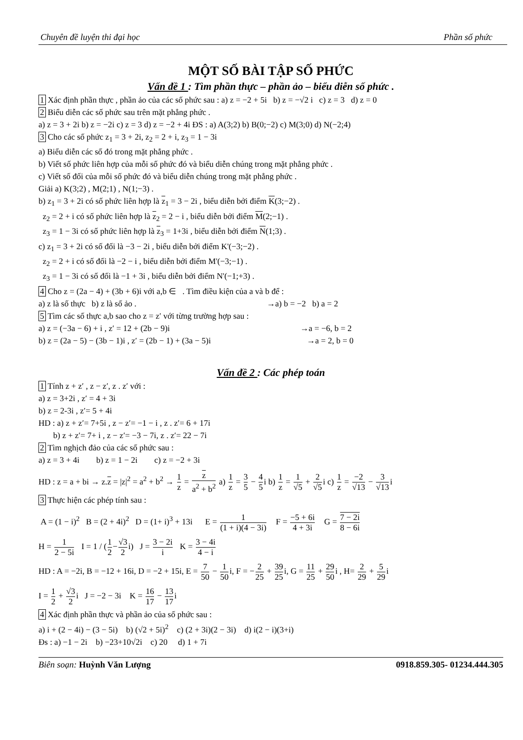Chuyên đề luyện thi đại học Phần số phức
MỘT SỐ BÀI TẬP SỐ PHỨC
Vấn đề 1 : Tìm phần thực – phần ảo – biểu diễn số phức .
1 Xác định phần thực , phần ảo của các số phức sau : a) z = −2 + 5i b) z = −√2 i c) z = 3 d) z = 0
2 Biểu diễn các số phức sau trên mặt phẳng phức .
a) z = 3 + 2i b) z = −2i c) z = 3 d) z = −2 + 4i ĐS : a) A(3;2) b) B(0;−2) c) M(3;0) d) N(−2;4)
3 Cho các số phức z<sub>1</sub> = 3 + 2i, z<sub>2</sub> = 2 + i, z<sub>3</sub> = 1 − 3i
a) Biểu diễn các số đó trong mặt phẳng phức .
b) Viết số phức liên hợp của mỗi số phức đó và biểu diễn chúng trong mặt phẳng phức .
c) Viết số đối của mỗi số phức đó và biểu diễn chúng trong mặt phẳng phức .
Giải a) K(3;2) , M(2;1) , N(1;−3) .
b) z<sub>1</sub> = 3 + 2i có số phức liên hợp là z<sub>1</sub> = 3 − 2i , biểu diễn bởi điểm K(3;−2) .
z<sub>2</sub> = 2 + i có số phức liên hợp là z<sub>2</sub> = 2 − i , biểu diễn bởi điểm M(2;−1) .
z<sub>3</sub> = 1 − 3i có số phức liên hợp là z<sub>3</sub> = 1+3i , biểu diễn bởi điểm N(1;3) .
c) z<sub>1</sub> = 3 + 2i có số đối là −3 − 2i , biểu diễn bởi điểm K'(−3;−2) .
z<sub>2</sub> = 2 + i có số đối là −2 − i , biểu diễn bởi điểm M'(−3;−1) .
z<sub>3</sub> = 1 − 3i có số đối là −1 + 3i , biểu diễn bởi điểm N'(−1;+3) .
4 Cho z = (2a − 4) + (3b + 6)i với a,b ∈ . Tìm điều kiện của a và b để :
a) z là số thực b) z là số ảo . →a) b = −2 b) a = 2
5 Tìm các số thực a,b sao cho z = z′ với từng trường hợp sau :
a) z = (−3a − 6) + i , z′ = 12 + (2b − 9)i →a = −6, b = 2
b) z = (2a − 5) − (3b − 1)i , z′ = (2b − 1) + (3a − 5)i →a = 2, b = 0
Vấn đề 2 : Các phép toán
1 Tính z + z′ , z − z′, z . z′ với :
a) z = 3+2i , z′ = 4 + 3i
b) z = 2-3i , z′= 5 + 4i
HD : a) z + z′= 7+5i , z − z′= −1 − i , z . z′= 6 + 17i
b) z + z′= 7+ i , z − z′= −3 − 7i, z . z′= 22 − 7i
2 Tìm nghịch đảo của các số phức sau :
a) z = 3 + 4i b) z = 1 − 2i c) z = −2 + 3i
HD : z = a + bi → z.z = |z|<sup>2</sup> = a<sup>2</sup> + b<sup>2</sup> → 1 z = z a<sup>2</sup> + b<sup>2</sup> a) 1 z = 3 5 − 4 5i b) 1 z = 1 √5 + 2 √5i c) 1 z = −2 √13 − 3 √13i
3 Thực hiện các phép tính sau :
A = (1 − i)<sup>2</sup> B = (2 + 4i)<sup>2</sup> D = (1+ i)<sup>3</sup> + 13i E = 1 (1 + i)(4 − 3i) F = −5 + 6i 4 + 3i G = 7 − 2i 8 − 6i
H = 1 2 − 5i I = 1 / (1 2−√3 2i) J = 3 − 2i i K = 3 − 4i 4 − i
HD : A = −2i, B = −12 + 16i, D = −2 + 15i, E = 7 50 − 1 50i, F = −2 25 + 39 25i, G = 11 25 + 29 50i , H= 2 29 + 5 29i
I = 1 2 + √3 2i J = −2 − 3i K = 16 17 − 13 17i
4 Xác định phần thực và phần ảo của số phức sau :
a) i + (2 − 4i) − (3 − 5i) b) (√2 + 5i)<sup>2</sup> c) (2 + 3i)(2 − 3i) d) i(2 − i)(3+i)
Đs : a) −1 − 2i b) −23+10√2i c) 20 d) 1 + 7i
Biên soạn: Huỳnh Văn Lượng 0918.859.305- 01234.444.305